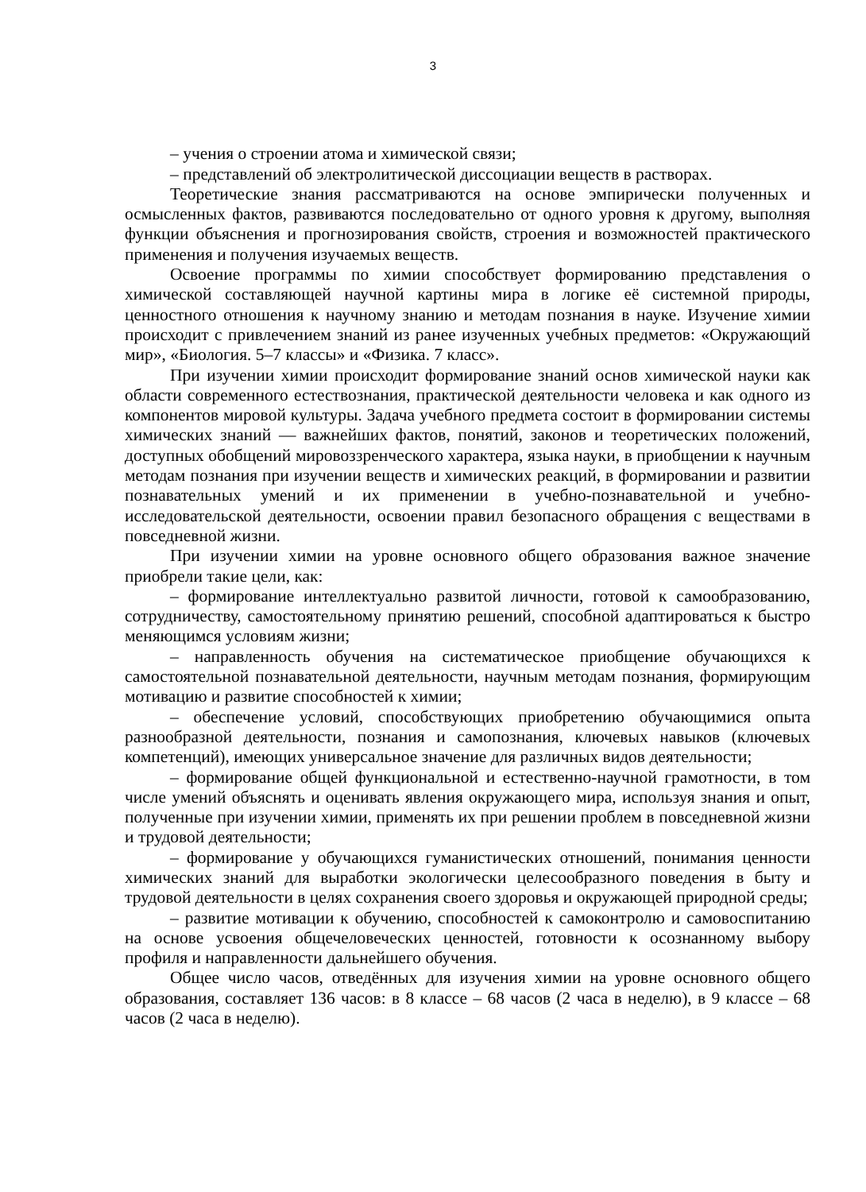3
– учения о строении атома и химической связи;
– представлений об электролитической диссоциации веществ в растворах.
Теоретические знания рассматриваются на основе эмпирически полученных и осмысленных фактов, развиваются последовательно от одного уровня к другому, выполняя функции объяснения и прогнозирования свойств, строения и возможностей практического применения и получения изучаемых веществ.
Освоение программы по химии способствует формированию представления о химической составляющей научной картины мира в логике её системной природы, ценностного отношения к научному знанию и методам познания в науке. Изучение химии происходит с привлечением знаний из ранее изученных учебных предметов: «Окружающий мир», «Биология. 5–7 классы» и «Физика. 7 класс».
При изучении химии происходит формирование знаний основ химической науки как области современного естествознания, практической деятельности человека и как одного из компонентов мировой культуры. Задача учебного предмета состоит в формировании системы химических знаний — важнейших фактов, понятий, законов и теоретических положений, доступных обобщений мировоззренческого характера, языка науки, в приобщении к научным методам познания при изучении веществ и химических реакций, в формировании и развитии познавательных умений и их применении в учебно-познавательной и учебно-исследовательской деятельности, освоении правил безопасного обращения с веществами в повседневной жизни.
При изучении химии на уровне основного общего образования важное значение приобрели такие цели, как:
– формирование интеллектуально развитой личности, готовой к самообразованию, сотрудничеству, самостоятельному принятию решений, способной адаптироваться к быстро меняющимся условиям жизни;
– направленность обучения на систематическое приобщение обучающихся к самостоятельной познавательной деятельности, научным методам познания, формирующим мотивацию и развитие способностей к химии;
– обеспечение условий, способствующих приобретению обучающимися опыта разнообразной деятельности, познания и самопознания, ключевых навыков (ключевых компетенций), имеющих универсальное значение для различных видов деятельности;
– формирование общей функциональной и естественно-научной грамотности, в том числе умений объяснять и оценивать явления окружающего мира, используя знания и опыт, полученные при изучении химии, применять их при решении проблем в повседневной жизни и трудовой деятельности;
– формирование у обучающихся гуманистических отношений, понимания ценности химических знаний для выработки экологически целесообразного поведения в быту и трудовой деятельности в целях сохранения своего здоровья и окружающей природной среды;
– развитие мотивации к обучению, способностей к самоконтролю и самовоспитанию на основе усвоения общечеловеческих ценностей, готовности к осознанному выбору профиля и направленности дальнейшего обучения.
Общее число часов, отведённых для изучения химии на уровне основного общего образования, составляет 136 часов: в 8 классе – 68 часов (2 часа в неделю), в 9 классе – 68 часов (2 часа в неделю).